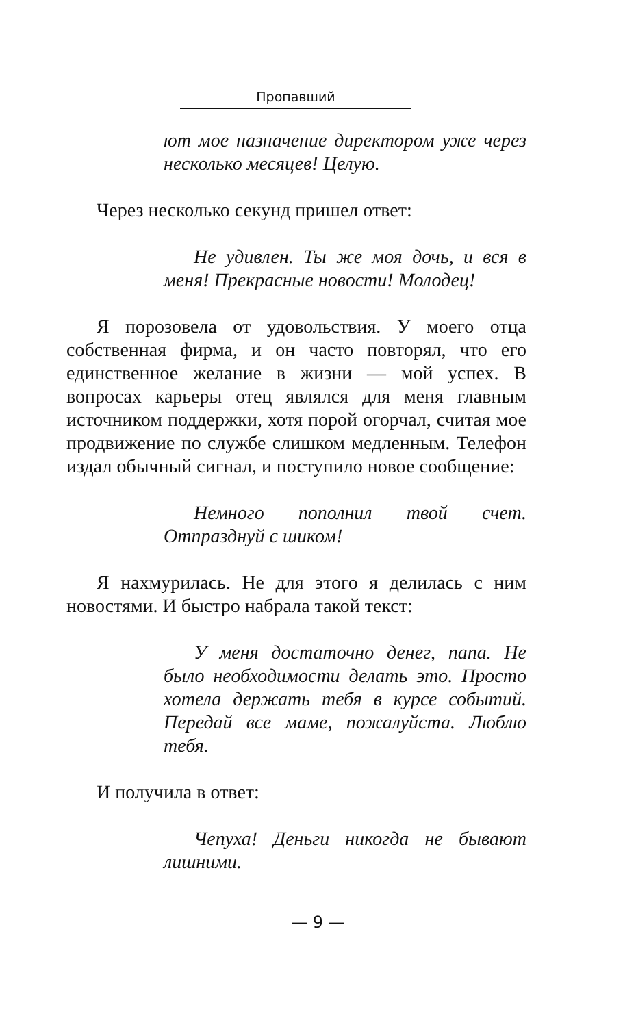Пропавший
ют мое назначение директором уже через несколько месяцев! Целую.
Через несколько секунд пришел ответ:
Не удивлен. Ты же моя дочь, и вся в меня! Прекрасные новости! Молодец!
Я порозовела от удовольствия. У моего отца собственная фирма, и он часто повторял, что его единственное желание в жизни — мой успех. В вопросах карьеры отец являлся для меня главным источником поддержки, хотя порой огорчал, считая мое продвижение по службе слишком медленным. Телефон издал обычный сигнал, и поступило новое сообщение:
Немного пополнил твой счет. Отпразднуй с шиком!
Я нахмурилась. Не для этого я делилась с ним новостями. И быстро набрала такой текст:
У меня достаточно денег, папа. Не было необходимости делать это. Просто хотела держать тебя в курсе событий. Передай все маме, пожалуйста. Люблю тебя.
И получила в ответ:
Чепуха! Деньги никогда не бывают лишними.
— 9 —